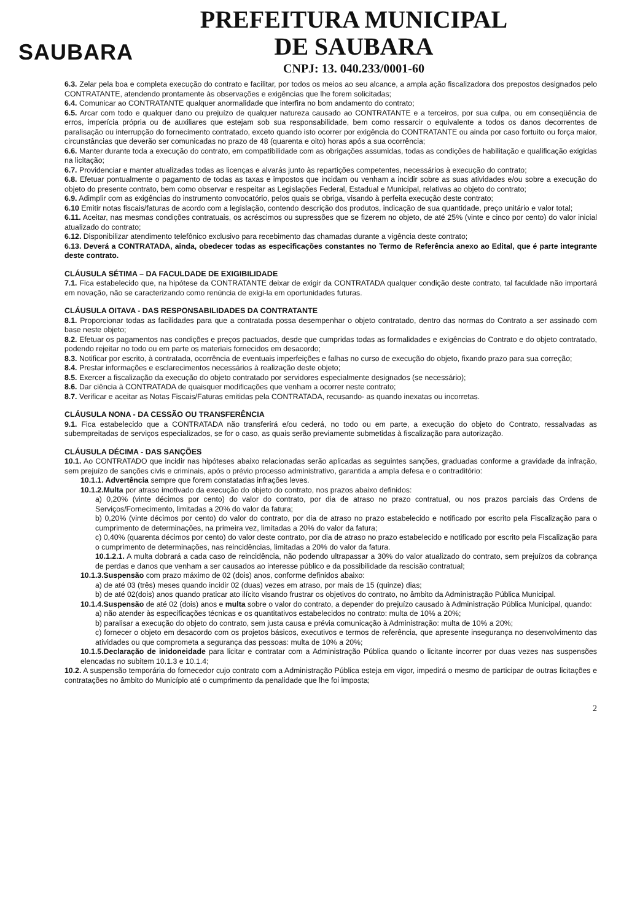SAUBARA
PREFEITURA MUNICIPAL
DE SAUBARA
CNPJ: 13. 040.233/0001-60
6.3. Zelar pela boa e completa execução do contrato e facilitar, por todos os meios ao seu alcance, a ampla ação fiscalizadora dos prepostos designados pelo CONTRATANTE, atendendo prontamente às observações e exigências que lhe forem solicitadas;
6.4. Comunicar ao CONTRATANTE qualquer anormalidade que interfira no bom andamento do contrato;
6.5. Arcar com todo e qualquer dano ou prejuízo de qualquer natureza causado ao CONTRATANTE e a terceiros, por sua culpa, ou em conseqüência de erros, imperícia própria ou de auxiliares que estejam sob sua responsabilidade, bem como ressarcir o equivalente a todos os danos decorrentes de paralisação ou interrupção do fornecimento contratado, exceto quando isto ocorrer por exigência do CONTRATANTE ou ainda por caso fortuito ou força maior, circunstâncias que deverão ser comunicadas no prazo de 48 (quarenta e oito) horas após a sua ocorrência;
6.6. Manter durante toda a execução do contrato, em compatibilidade com as obrigações assumidas, todas as condições de habilitação e qualificação exigidas na licitação;
6.7. Providenciar e manter atualizadas todas as licenças e alvarás junto às repartições competentes, necessários à execução do contrato;
6.8. Efetuar pontualmente o pagamento de todas as taxas e impostos que incidam ou venham a incidir sobre as suas atividades e/ou sobre a execução do objeto do presente contrato, bem como observar e respeitar as Legislações Federal, Estadual e Municipal, relativas ao objeto do contrato;
6.9. Adimplir com as exigências do instrumento convocatório, pelos quais se obriga, visando à perfeita execução deste contrato;
6.10 Emitir notas fiscais/faturas de acordo com a legislação, contendo descrição dos produtos, indicação de sua quantidade, preço unitário e valor total;
6.11. Aceitar, nas mesmas condições contratuais, os acréscimos ou supressões que se fizerem no objeto, de até 25% (vinte e cinco por cento) do valor inicial atualizado do contrato;
6.12. Disponibilizar atendimento telefônico exclusivo para recebimento das chamadas durante a vigência deste contrato;
6.13. Deverá a CONTRATADA, ainda, obedecer todas as especificações constantes no Termo de Referência anexo ao Edital, que é parte integrante deste contrato.
CLÁUSULA SÉTIMA – DA FACULDADE DE EXIGIBILIDADE
7.1. Fica estabelecido que, na hipótese da CONTRATANTE deixar de exigir da CONTRATADA qualquer condição deste contrato, tal faculdade não importará em novação, não se caracterizando como renúncia de exigi-la em oportunidades futuras.
CLÁUSULA OITAVA - DAS RESPONSABILIDADES DA CONTRATANTE
8.1. Proporcionar todas as facilidades para que a contratada possa desempenhar o objeto contratado, dentro das normas do Contrato a ser assinado com base neste objeto;
8.2. Efetuar os pagamentos nas condições e preços pactuados, desde que cumpridas todas as formalidades e exigências do Contrato e do objeto contratado, podendo rejeitar no todo ou em parte os materiais fornecidos em desacordo;
8.3. Notificar por escrito, à contratada, ocorrência de eventuais imperfeições e falhas no curso de execução do objeto, fixando prazo para sua correção;
8.4. Prestar informações e esclarecimentos necessários à realização deste objeto;
8.5. Exercer a fiscalização da execução do objeto contratado por servidores especialmente designados (se necessário);
8.6. Dar ciência à CONTRATADA de quaisquer modificações que venham a ocorrer neste contrato;
8.7. Verificar e aceitar as Notas Fiscais/Faturas emitidas pela CONTRATADA, recusando- as quando inexatas ou incorretas.
CLÁUSULA NONA - DA CESSÃO OU TRANSFERÊNCIA
9.1. Fica estabelecido que a CONTRATADA não transferirá e/ou cederá, no todo ou em parte, a execução do objeto do Contrato, ressalvadas as subempreitadas de serviços especializados, se for o caso, as quais serão previamente submetidas à fiscalização para autorização.
CLÁUSULA DÉCIMA - DAS SANÇÕES
10.1. Ao CONTRATADO que incidir nas hipóteses abaixo relacionadas serão aplicadas as seguintes sanções, graduadas conforme a gravidade da infração, sem prejuízo de sanções civis e criminais, após o prévio processo administrativo, garantida a ampla defesa e o contraditório:
10.1.1. Advertência sempre que forem constatadas infrações leves.
10.1.2.Multa por atraso imotivado da execução do objeto do contrato, nos prazos abaixo definidos:
a) 0,20% (vinte décimos por cento) do valor do contrato, por dia de atraso no prazo contratual, ou nos prazos parciais das Ordens de Serviços/Fornecimento, limitadas a 20% do valor da fatura;
b) 0,20% (vinte décimos por cento) do valor do contrato, por dia de atraso no prazo estabelecido e notificado por escrito pela Fiscalização para o cumprimento de determinações, na primeira vez, limitadas a 20% do valor da fatura;
c) 0,40% (quarenta décimos por cento) do valor deste contrato, por dia de atraso no prazo estabelecido e notificado por escrito pela Fiscalização para o cumprimento de determinações, nas reincidências, limitadas a 20% do valor da fatura.
10.1.2.1. A multa dobrará a cada caso de reincidência, não podendo ultrapassar a 30% do valor atualizado do contrato, sem prejuízos da cobrança de perdas e danos que venham a ser causados ao interesse público e da possibilidade da rescisão contratual;
10.1.3.Suspensão com prazo máximo de 02 (dois) anos, conforme definidos abaixo:
a) de até 03 (três) meses quando incidir 02 (duas) vezes em atraso, por mais de 15 (quinze) dias;
b) de até 02(dois) anos quando praticar ato ilícito visando frustrar os objetivos do contrato, no âmbito da Administração Pública Municipal.
10.1.4.Suspensão de até 02 (dois) anos e multa sobre o valor do contrato, a depender do prejuízo causado à Administração Pública Municipal, quando:
a) não atender às especificações técnicas e os quantitativos estabelecidos no contrato: multa de 10% a 20%;
b) paralisar a execução do objeto do contrato, sem justa causa e prévia comunicação à Administração: multa de 10% a 20%;
c) fornecer o objeto em desacordo com os projetos básicos, executivos e termos de referência, que apresente insegurança no desenvolvimento das atividades ou que comprometa a segurança das pessoas: multa de 10% a 20%;
10.1.5.Declaração de inidoneidade para licitar e contratar com a Administração Pública quando o licitante incorrer por duas vezes nas suspensões elencadas no subitem 10.1.3 e 10.1.4;
10.2. A suspensão temporária do fornecedor cujo contrato com a Administração Pública esteja em vigor, impedirá o mesmo de participar de outras licitações e contratações no âmbito do Município até o cumprimento da penalidade que lhe foi imposta;
2